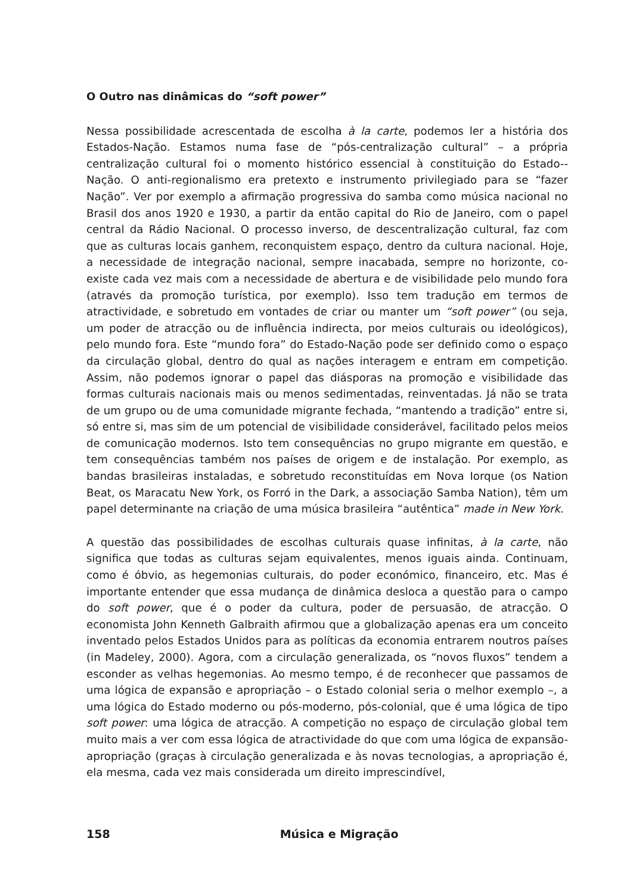O Outro nas dinâmicas do “soft power”
Nessa possibilidade acrescentada de escolha à la carte, podemos ler a história dos Estados-Nação. Estamos numa fase de “pós-centralização cultural” – a própria centralização cultural foi o momento histórico essencial à constituição do Estado--Nação. O anti-regionalismo era pretexto e instrumento privilegiado para se “fazer Nação”. Ver por exemplo a afirmação progressiva do samba como música nacional no Brasil dos anos 1920 e 1930, a partir da então capital do Rio de Janeiro, com o papel central da Rádio Nacional. O processo inverso, de descentralização cultural, faz com que as culturas locais ganhem, reconquistem espaço, dentro da cultura nacional. Hoje, a necessidade de integração nacional, sempre inacabada, sempre no horizonte, co-existe cada vez mais com a necessidade de abertura e de visibilidade pelo mundo fora (através da promoção turística, por exemplo). Isso tem tradução em termos de atractividade, e sobretudo em vontades de criar ou manter um “soft power” (ou seja, um poder de atracção ou de influência indirecta, por meios culturais ou ideológicos), pelo mundo fora. Este “mundo fora” do Estado-Nação pode ser definido como o espaço da circulação global, dentro do qual as nações interagem e entram em competição. Assim, não podemos ignorar o papel das diásporas na promoção e visibilidade das formas culturais nacionais mais ou menos sedimentadas, reinventadas. Já não se trata de um grupo ou de uma comunidade migrante fechada, “mantendo a tradição” entre si, só entre si, mas sim de um potencial de visibilidade considerável, facilitado pelos meios de comunicação modernos. Isto tem consequências no grupo migrante em questão, e tem consequências também nos países de origem e de instalação. Por exemplo, as bandas brasileiras instaladas, e sobretudo reconstituídas em Nova Iorque (os Nation Beat, os Maracatu New York, os Forró in the Dark, a associação Samba Nation), têm um papel determinante na criação de uma música brasileira “autêntica” made in New York.
A questão das possibilidades de escolhas culturais quase infinitas, à la carte, não significa que todas as culturas sejam equivalentes, menos iguais ainda. Continuam, como é óbvio, as hegemonias culturais, do poder económico, financeiro, etc. Mas é importante entender que essa mudança de dinâmica desloca a questão para o campo do soft power, que é o poder da cultura, poder de persuasão, de atracção. O economista John Kenneth Galbraith afirmou que a globalização apenas era um conceito inventado pelos Estados Unidos para as políticas da economia entrarem noutros países (in Madeley, 2000). Agora, com a circulação generalizada, os “novos fluxos” tendem a esconder as velhas hegemonias. Ao mesmo tempo, é de reconhecer que passamos de uma lógica de expansão e apropriação – o Estado colonial seria o melhor exemplo –, a uma lógica do Estado moderno ou pós-moderno, pós-colonial, que é uma lógica de tipo soft power: uma lógica de atracção. A competição no espaço de circulação global tem muito mais a ver com essa lógica de atractividade do que com uma lógica de expansão-apropriação (graças à circulação generalizada e às novas tecnologias, a apropriação é, ela mesma, cada vez mais considerada um direito imprescindível,
158 Música e Migração